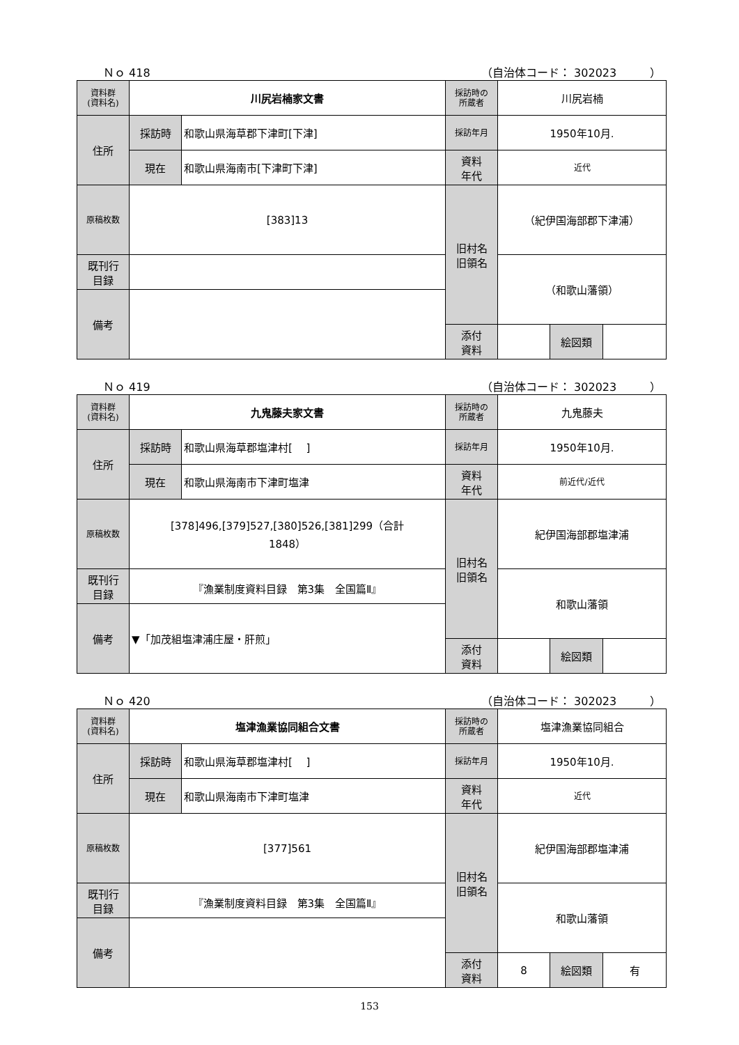Ｎｏ 418 （自治体コード： 302023　　　）
| 資料群 (資料名) | 川尻岩楠家文書 | | 採訪時の 所蔵者 | 川尻岩楠 | | |
| 住所 | 採訪時 | 和歌山県海草郡下津町[下津] | 採訪年月 | 1950年10月. | | |
| | 現在 | 和歌山県海南市[下津町下津] | 資料 年代 | 近代 | | |
| 原稿枚数 | [383]13 | | 旧村名 旧領名 | （紀伊国海部郡下津浦） | | |
| 既刊行 目録 | | | | （和歌山藩領） | | |
| 備考 | | | | | | |
| | | | 添付 資料 | | 絵図類 | |
Ｎｏ 419 （自治体コード： 302023　　　）
| 資料群 (資料名) | 九鬼藤夫家文書 | | 採訪時の 所蔵者 | 九鬼藤夫 | | |
| 住所 | 採訪時 | 和歌山県海草郡塩津村[ ] | 採訪年月 | 1950年10月. | | |
| | 現在 | 和歌山県海南市下津町塩津 | 資料 年代 | 前近代/近代 | | |
| 原稿枚数 | [378]496,[379]527,[380]526,[381]299（合計 1848） | | 旧村名 旧領名 | 紀伊国海部郡塩津浦 | | |
| 既刊行 目録 | 『漁業制度資料目録 第3集 全国篇Ⅱ』 | | | 和歌山藩領 | | |
| 備考 | ▼「加茂組塩津浦庄屋・肝煎」 | | | | | |
| | | | 添付 資料 | | 絵図類 | |
Ｎｏ 420 （自治体コード： 302023　　　）
| 資料群 (資料名) | 塩津漁業協同組合文書 | | 採訪時の 所蔵者 | 塩津漁業協同組合 | | |
| 住所 | 採訪時 | 和歌山県海草郡塩津村[ ] | 採訪年月 | 1950年10月. | | |
| | 現在 | 和歌山県海南市下津町塩津 | 資料 年代 | 近代 | | |
| 原稿枚数 | [377]561 | | 旧村名 旧領名 | 紀伊国海部郡塩津浦 | | |
| 既刊行 目録 | 『漁業制度資料目録 第3集 全国篇Ⅱ』 | | | 和歌山藩領 | | |
| 備考 | | | | | | |
| | | | 添付 資料 | 8 | 絵図類 | 有 |
153